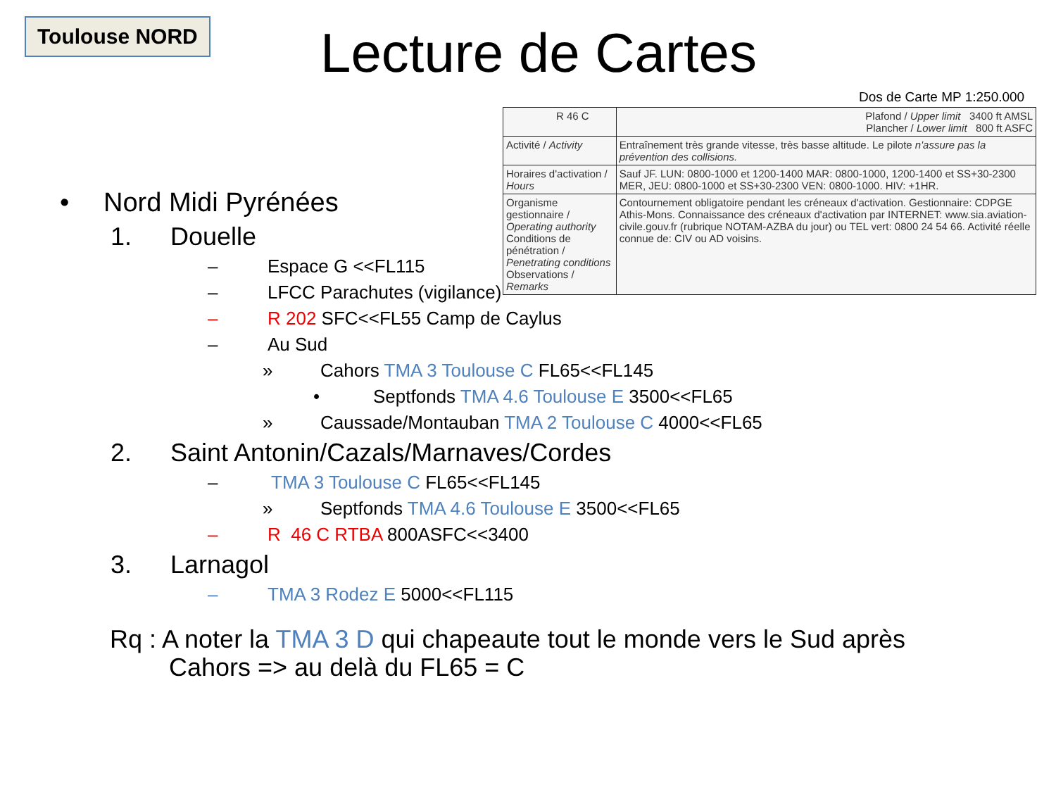Toulouse NORD Lecture de Cartes
Dos de Carte MP 1:250.000
| R 46 C | Plafond / Upper limit 3400 ft AMSL Plancher / Lower limit 800 ft ASFC |
| Activité / Activity | Entraînement très grande vitesse, très basse altitude. Le pilote n'assure pas la prévention des collisions. |
| Horaires d'activation / Hours | Sauf JF. LUN: 0800-1000 et 1200-1400 MAR: 0800-1000, 1200-1400 et SS+30-2300 MER, JEU: 0800-1000 et SS+30-2300 VEN: 0800-1000. HIV: +1HR. |
| Organisme gestionnaire / Operating authority Conditions de pénétration / Penetrating conditions Observations / Remarks | Contournement obligatoire pendant les créneaux d'activation. Gestionnaire: CDPGE Athis-Mons. Connaissance des créneaux d'activation par INTERNET: www.sia.aviation-civile.gouv.fr (rubrique NOTAM-AZBA du jour) ou TEL vert: 0800 24 54 66. Activité réelle connue de: CIV ou AD voisins. |
• Nord Midi Pyrénées
1. Douelle
– Espace G <<FL115
– LFCC Parachutes (vigilance)
– R 202 SFC<<FL55 Camp de Caylus
– Au Sud
» Cahors TMA 3 Toulouse C FL65<<FL145
• Septfonds TMA 4.6 Toulouse E 3500<<FL65
» Caussade/Montauban TMA 2 Toulouse C 4000<<FL65
2. Saint Antonin/Cazals/Marnaves/Cordes
– TMA 3 Toulouse C FL65<<FL145
» Septfonds TMA 4.6 Toulouse E 3500<<FL65
– R 46 C RTBA 800ASFC<<3400
3. Larnagol
– TMA 3 Rodez E 5000<<FL115
Rq : A noter la TMA 3 D qui chapeaute tout le monde vers le Sud après
Cahors => au delà du FL65 = C